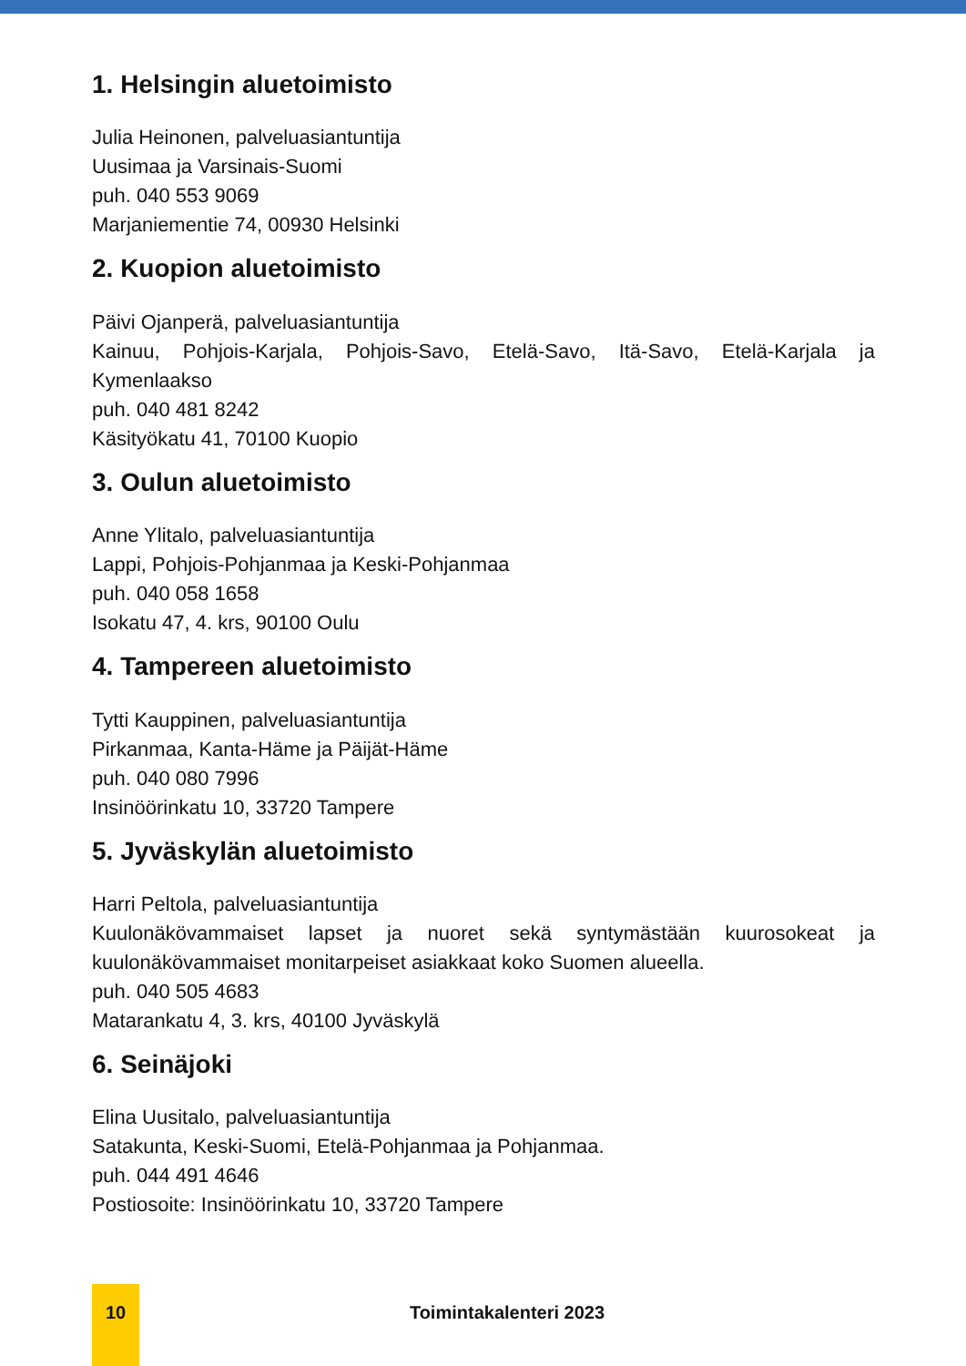1. Helsingin aluetoimisto
Julia Heinonen, palveluasiantuntija
Uusimaa ja Varsinais-Suomi
puh. 040 553 9069
Marjaniementie 74, 00930 Helsinki
2. Kuopion aluetoimisto
Päivi Ojanperä, palveluasiantuntija
Kainuu, Pohjois-Karjala, Pohjois-Savo, Etelä-Savo, Itä-Savo, Etelä-Karjala ja Kymenlaakso
puh. 040 481 8242
Käsityökatu 41, 70100 Kuopio
3. Oulun aluetoimisto
Anne Ylitalo, palveluasiantuntija
Lappi, Pohjois-Pohjanmaa ja Keski-Pohjanmaa
puh. 040 058 1658
Isokatu 47, 4. krs, 90100 Oulu
4. Tampereen aluetoimisto
Tytti Kauppinen, palveluasiantuntija
Pirkanmaa, Kanta-Häme ja Päijät-Häme
puh. 040 080 7996
Insinöörinkatu 10, 33720 Tampere
5. Jyväskylän aluetoimisto
Harri Peltola, palveluasiantuntija
Kuulonäkövammaiset lapset ja nuoret sekä syntymästään kuurosokeat ja kuulonäkövammaiset monitarpeiset asiakkaat koko Suomen alueella.
puh. 040 505 4683
Matarankatu 4, 3. krs, 40100 Jyväskylä
6. Seinäjoki
Elina Uusitalo, palveluasiantuntija
Satakunta, Keski-Suomi, Etelä-Pohjanmaa ja Pohjanmaa.
puh. 044 491 4646
Postiosoite: Insinöörinkatu 10, 33720 Tampere
10
Toimintakalenteri 2023